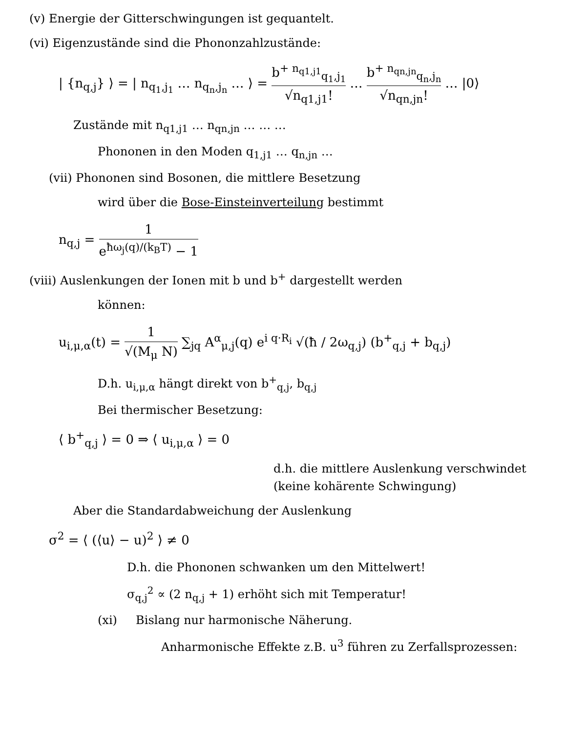(v) Energie der Gitterschwingungen ist gequantelt.
(vi) Eigenzustände sind die Phononzahlzustände:
| {n<sub>q,j</sub>} ⟩ = | n<sub>q<sub>1</sub>,j<sub>1</sub></sub> … n<sub>q<sub>n</sub>,j<sub>n</sub></sub> … ⟩ = b<sup>+ n<sub>q1,j1</sub></sup><sub>q<sub>1</sub>,j<sub>1</sub></sub> √n<sub>q1,j1</sub>! … b<sup>+ n<sub>qn,jn</sub></sup><sub>q<sub>n</sub>,j<sub>n</sub></sub> √n<sub>qn,jn</sub>! … |0⟩
Zustände mit n<sub>q1,j1</sub> … n<sub>qn,jn</sub> … … …
Phononen in den Moden q<sub>1,j1</sub> … q<sub>n,jn</sub> …
(vii) Phononen sind Bosonen, die mittlere Besetzung
wird über die Bose-Einsteinverteilung bestimmt
n<sub>q,j</sub> = 1 e<sup>ħω<sub>j</sub>(q)/(k<sub>B</sub>T)</sup> − 1
(viii) Auslenkungen der Ionen mit b und b<sup>+</sup> dargestellt werden
können:
u<sub>i,μ,α</sub>(t) = 1 √(M<sub>μ</sub> N) ∑<sub>jq</sub> A<sup>α</sup><sub>μ,j</sub>(q) e<sup>i q·R<sub>i</sub></sup> √(ħ / 2ω<sub>q,j</sub>) (b<sup>+</sup><sub>q,j</sub> + b<sub>q,j</sub>)
D.h. u<sub>i,μ,α</sub> hängt direkt von b<sup>+</sup><sub>q,j</sub>, b<sub>q,j</sub>
Bei thermischer Besetzung:
⟨ b<sup>+</sup><sub>q,j</sub> ⟩ = 0 ⇒ ⟨ u<sub>i,μ,α</sub> ⟩ = 0
d.h. die mittlere Auslenkung verschwindet
(keine kohärente Schwingung)
Aber die Standardabweichung der Auslenkung
σ<sup>2</sup> = ⟨ (⟨u⟩ − u)<sup>2</sup> ⟩ ≠ 0
D.h. die Phononen schwanken um den Mittelwert!
σ<sub>q,j</sub><sup>2</sup> ∝ (2 n<sub>q,j</sub> + 1) erhöht sich mit Temperatur!
(xi) Bislang nur harmonische Näherung.
Anharmonische Effekte z.B. u<sup>3</sup> führen zu Zerfallsprozessen: